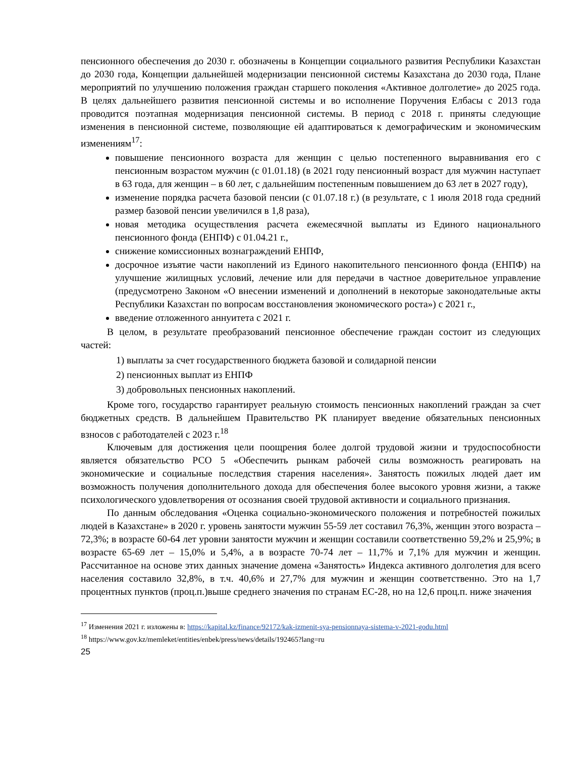пенсионного обеспечения до 2030 г. обозначены в Концепции социального развития Республики Казахстан до 2030 года, Концепции дальнейшей модернизации пенсионной системы Казахстана до 2030 года, Плане мероприятий по улучшению положения граждан старшего поколения «Активное долголетие» до 2025 года. В целях дальнейшего развития пенсионной системы и во исполнение Поручения Елбасы с 2013 года проводится поэтапная модернизация пенсионной системы. В период с 2018 г. приняты следующие изменения в пенсионной системе, позволяющие ей адаптироваться к демографическим и экономическим изменениям<sup>17</sup>:
повышение пенсионного возраста для женщин с целью постепенного выравнивания его с пенсионным возрастом мужчин (с 01.01.18) (в 2021 году пенсионный возраст для мужчин наступает в 63 года, для женщин – в 60 лет, с дальнейшим постепенным повышением до 63 лет в 2027 году),
изменение порядка расчета базовой пенсии (с 01.07.18 г.) (в результате, с 1 июля 2018 года средний размер базовой пенсии увеличился в 1,8 раза),
новая методика осуществления расчета ежемесячной выплаты из Единого национального пенсионного фонда (ЕНПФ) с 01.04.21 г.,
снижение комиссионных вознаграждений ЕНПФ,
досрочное изъятие части накоплений из Единого накопительного пенсионного фонда (ЕНПФ) на улучшение жилищных условий, лечение или для передачи в частное доверительное управление (предусмотрено Законом «О внесении изменений и дополнений в некоторые законодательные акты Республики Казахстан по вопросам восстановления экономического роста») с 2021 г.,
введение отложенного аннуитета с 2021 г.
В целом, в результате преобразований пенсионное обеспечение граждан состоит из следующих частей:
1) выплаты за счет государственного бюджета базовой и солидарной пенсии
2) пенсионных выплат из ЕНПФ
3) добровольных пенсионных накоплений.
Кроме того, государство гарантирует реальную стоимость пенсионных накоплений граждан за счет бюджетных средств. В дальнейшем Правительство РК планирует введение обязательных пенсионных взносов с работодателей с 2023 г.<sup>18</sup>
Ключевым для достижения цели поощрения более долгой трудовой жизни и трудоспособности является обязательство РСО 5 «Обеспечить рынкам рабочей силы возможность реагировать на экономические и социальные последствия старения населения». Занятость пожилых людей дает им возможность получения дополнительного дохода для обеспечения более высокого уровня жизни, а также психологического удовлетворения от осознания своей трудовой активности и социального признания.
По данным обследования «Оценка социально-экономического положения и потребностей пожилых людей в Казахстане» в 2020 г. уровень занятости мужчин 55-59 лет составил 76,3%, женщин этого возраста – 72,3%; в возрасте 60-64 лет уровни занятости мужчин и женщин составили соответственно 59,2% и 25,9%; в возрасте 65-69 лет – 15,0% и 5,4%, а в возрасте 70-74 лет – 11,7% и 7,1% для мужчин и женщин. Рассчитанное на основе этих данных значение домена «Занятость» Индекса активного долголетия для всего населения составило 32,8%, в т.ч. 40,6% и 27,7% для мужчин и женщин соответственно. Это на 1,7 процентных пунктов (проц.п.)выше среднего значения по странам ЕС-28, но на 12,6 проц.п. ниже значения
<sup>17</sup> Изменения 2021 г. изложены в: https://kapital.kz/finance/92172/kak-izmenit-sya-pensionnaya-sistema-v-2021-godu.html
<sup>18</sup> https://www.gov.kz/memleket/entities/enbek/press/news/details/192465?lang=ru
25